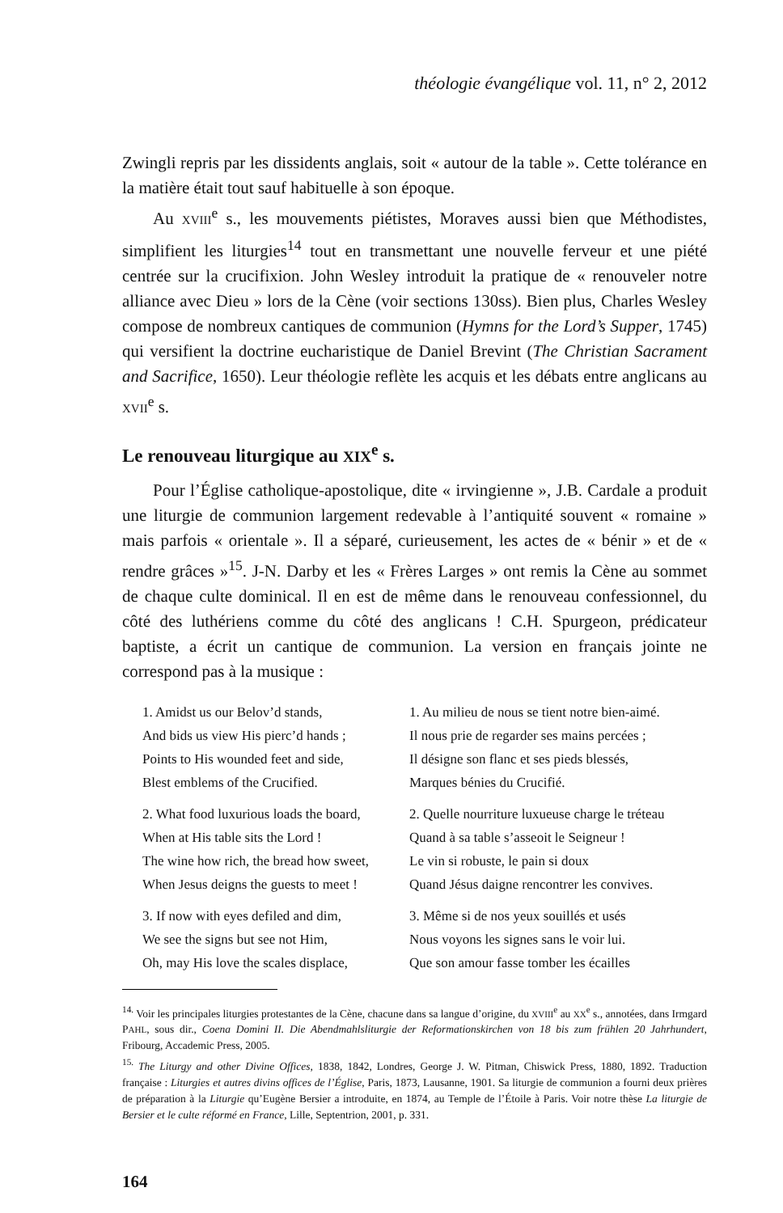théologie évangélique vol. 11, n° 2, 2012
Zwingli repris par les dissidents anglais, soit « autour de la table ». Cette tolérance en la matière était tout sauf habituelle à son époque.
Au XVIII<sup>e</sup> s., les mouvements piétistes, Moraves aussi bien que Méthodistes, simplifient les liturgies<sup>14</sup> tout en transmettant une nouvelle ferveur et une piété centrée sur la crucifixion. John Wesley introduit la pratique de « renouveler notre alliance avec Dieu » lors de la Cène (voir sections 130ss). Bien plus, Charles Wesley compose de nombreux cantiques de communion (Hymns for the Lord’s Supper, 1745) qui versifient la doctrine eucharistique de Daniel Brevint (The Christian Sacrament and Sacrifice, 1650). Leur théologie reflète les acquis et les débats entre anglicans au XVII<sup>e</sup> s.
Le renouveau liturgique au XIX<sup>e</sup> s.
Pour l’Église catholique-apostolique, dite « irvingienne », J.B. Cardale a produit une liturgie de communion largement redevable à l’antiquité souvent « romaine » mais parfois « orientale ». Il a séparé, curieusement, les actes de « bénir » et de « rendre grâces »<sup>15</sup>. J-N. Darby et les « Frères Larges » ont remis la Cène au sommet de chaque culte dominical. Il en est de même dans le renouveau confessionnel, du côté des luthériens comme du côté des anglicans ! C.H. Spurgeon, prédicateur baptiste, a écrit un cantique de communion. La version en français jointe ne correspond pas à la musique :
1. Amidst us our Belov’d stands,
And bids us view His pierc’d hands ;
Points to His wounded feet and side,
Blest emblems of the Crucified.
1. Au milieu de nous se tient notre bien-aimé.
Il nous prie de regarder ses mains percées ;
Il désigne son flanc et ses pieds blessés,
Marques bénies du Crucifié.
2. What food luxurious loads the board,
When at His table sits the Lord !
The wine how rich, the bread how sweet,
When Jesus deigns the guests to meet !
2. Quelle nourriture luxueuse charge le tréteau
Quand à sa table s’asseoit le Seigneur !
Le vin si robuste, le pain si doux
Quand Jésus daigne rencontrer les convives.
3. If now with eyes defiled and dim,
We see the signs but see not Him,
Oh, may His love the scales displace,
3. Même si de nos yeux souillés et usés
Nous voyons les signes sans le voir lui.
Que son amour fasse tomber les écailles
<sup>14.</sup> Voir les principales liturgies protestantes de la Cène, chacune dans sa langue d’origine, du XVIII<sup>e</sup> au XX<sup>e</sup> s., annotées, dans Irmgard PAHL, sous dir., Coena Domini II. Die Abendmahlsliturgie der Reformationskirchen von 18 bis zum frühlen 20 Jahrhundert, Fribourg, Accademic Press, 2005.
<sup>15.</sup> The Liturgy and other Divine Offices, 1838, 1842, Londres, George J. W. Pitman, Chiswick Press, 1880, 1892. Traduction française : Liturgies et autres divins offices de l’Église, Paris, 1873, Lausanne, 1901. Sa liturgie de communion a fourni deux prières de préparation à la Liturgie qu’Eugène Bersier a introduite, en 1874, au Temple de l’Étoile à Paris. Voir notre thèse La liturgie de Bersier et le culte réformé en France, Lille, Septentrion, 2001, p. 331.
164